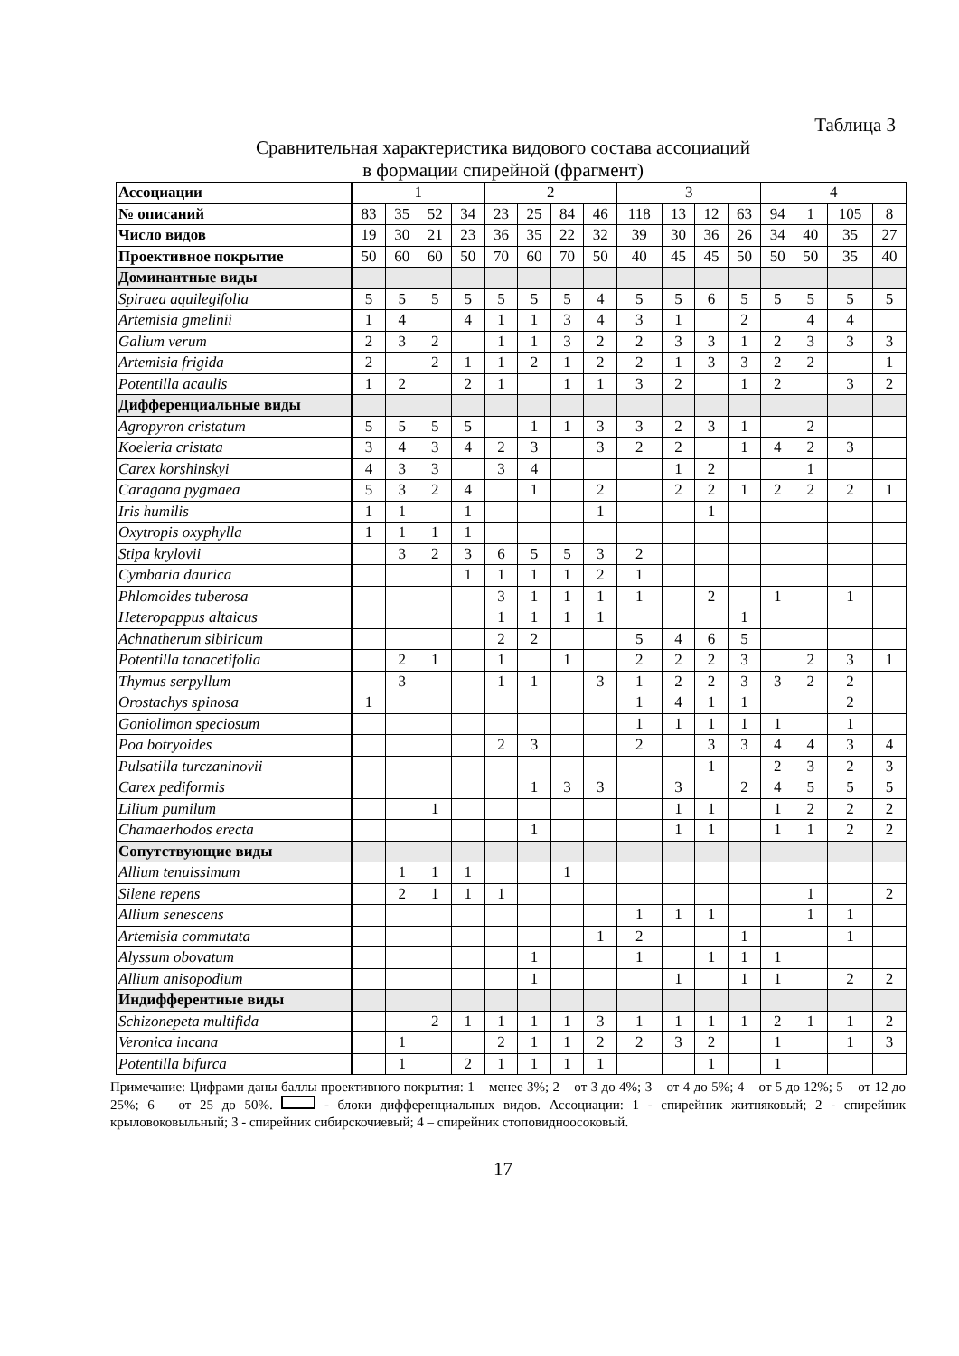Таблица 3
Сравнительная характеристика видового состава ассоциаций
в формации спирейной (фрагмент)
| Ассоциации | 1 | | | | 2 | | | | 3 | | | | 4 | | | |
| № описаний | 83 | 35 | 52 | 34 | 23 | 25 | 84 | 46 | 118 | 13 | 12 | 63 | 94 | 1 | 105 | 8 |
| Число видов | 19 | 30 | 21 | 23 | 36 | 35 | 22 | 32 | 39 | 30 | 36 | 26 | 34 | 40 | 35 | 27 |
| Проективное покрытие | 50 | 60 | 60 | 50 | 70 | 60 | 70 | 50 | 40 | 45 | 45 | 50 | 50 | 50 | 35 | 40 |
| Доминантные виды | | | | | | | | | | | | | | | | |
| Spiraea aquilegifolia | 5 | 5 | 5 | 5 | 5 | 5 | 5 | 4 | 5 | 5 | 6 | 5 | 5 | 5 | 5 | 5 |
| Artemisia gmelinii | 1 | 4 | | 4 | 1 | 1 | 3 | 4 | 3 | 1 | | 2 | | 4 | 4 | |
| Galium verum | 2 | 3 | 2 | | 1 | 1 | 3 | 2 | 2 | 3 | 3 | 1 | 2 | 3 | 3 | 3 |
| Artemisia frigida | 2 | | 2 | 1 | 1 | 2 | 1 | 2 | 2 | 1 | 3 | 3 | 2 | 2 | | 1 |
| Potentilla acaulis | 1 | 2 | | 2 | 1 | | 1 | 1 | 3 | 2 | | 1 | 2 | | 3 | 2 |
| Дифференциальные виды | | | | | | | | | | | | | | | | |
| Agropyron cristatum | 5 | 5 | 5 | 5 | | 1 | 1 | 3 | 3 | 2 | 3 | 1 | | 2 | | |
| Koeleria cristata | 3 | 4 | 3 | 4 | 2 | 3 | | 3 | 2 | 2 | | 1 | 4 | 2 | 3 | |
| Carex korshinskyi | 4 | 3 | 3 | | 3 | 4 | | | | 1 | 2 | | | 1 | | |
| Caragana pygmaea | 5 | 3 | 2 | 4 | | 1 | | 2 | | 2 | 2 | 1 | 2 | 2 | 2 | 1 |
| Iris humilis | 1 | 1 | | 1 | | | | 1 | | | 1 | | | | | |
| Oxytropis oxyphylla | 1 | 1 | 1 | 1 | | | | | | | | | | | | |
| Stipa krylovii | | 3 | 2 | 3 | 6 | 5 | 5 | 3 | 2 | | | | | | | |
| Cymbaria daurica | | | | 1 | 1 | 1 | 1 | 2 | 1 | | | | | | | |
| Phlomoides tuberosa | | | | | 3 | 1 | 1 | 1 | 1 | | 2 | | 1 | | 1 | |
| Heteropappus altaicus | | | | | 1 | 1 | 1 | 1 | | | | 1 | | | | |
| Achnatherum sibiricum | | | | | 2 | 2 | | | 5 | 4 | 6 | 5 | | | | |
| Potentilla tanacetifolia | | 2 | 1 | | 1 | | 1 | | 2 | 2 | 2 | 3 | | 2 | 3 | 1 |
| Thymus serpyllum | | 3 | | | 1 | 1 | | 3 | 1 | 2 | 2 | 3 | 3 | 2 | 2 | |
| Orostachys spinosa | 1 | | | | | | | | 1 | 4 | 1 | 1 | | | 2 | |
| Goniolimon speciosum | | | | | | | | | 1 | 1 | 1 | 1 | 1 | | 1 | |
| Poa botryoides | | | | | 2 | 3 | | | 2 | | 3 | 3 | 4 | 4 | 3 | 4 |
| Pulsatilla turczaninovii | | | | | | | | | | | 1 | | 2 | 3 | 2 | 3 |
| Carex pediformis | | | | | | 1 | 3 | 3 | | 3 | | 2 | 4 | 5 | 5 | 5 |
| Lilium pumilum | | | 1 | | | | | | | 1 | 1 | | 1 | 2 | 2 | 2 |
| Chamaerhodos erecta | | | | | | 1 | | | | 1 | 1 | | 1 | 1 | 2 | 2 |
| Сопутствующие виды | | | | | | | | | | | | | | | | |
| Allium tenuissimum | | 1 | 1 | 1 | | | 1 | | | | | | | | | |
| Silene repens | | 2 | 1 | 1 | 1 | | | | | | | | | 1 | | 2 |
| Allium senescens | | | | | | | | | 1 | 1 | 1 | | | 1 | 1 | |
| Artemisia commutata | | | | | | | | 1 | 2 | | | 1 | | | 1 | |
| Alyssum obovatum | | | | | | 1 | | | 1 | | 1 | 1 | 1 | | | |
| Allium anisopodium | | | | | | 1 | | | | 1 | | 1 | 1 | | 2 | 2 |
| Индифферентные виды | | | | | | | | | | | | | | | | |
| Schizonepeta multifida | | | 2 | 1 | 1 | 1 | 1 | 3 | 1 | 1 | 1 | 1 | 2 | 1 | 1 | 2 |
| Veronica incana | | 1 | | | 2 | 1 | 1 | 2 | 2 | 3 | 2 | | 1 | | 1 | 3 |
| Potentilla bifurca | | 1 | | 2 | 1 | 1 | 1 | 1 | | | 1 | | 1 | | | |
Примечание: Цифрами даны баллы проективного покрытия: 1 – менее 3%; 2 – от 3 до 4%; 3 – от 4 до 5%; 4 – от 5 до 12%; 5 – от 12 до 25%; 6 – от 25 до 50%. - блоки дифференциальных видов. Ассоциации: 1 - спирейник житняковый; 2 - спирейник крыловоковыльный; 3 - спирейник сибирскочиевый; 4 – спирейник стоповидноосоковый.
17